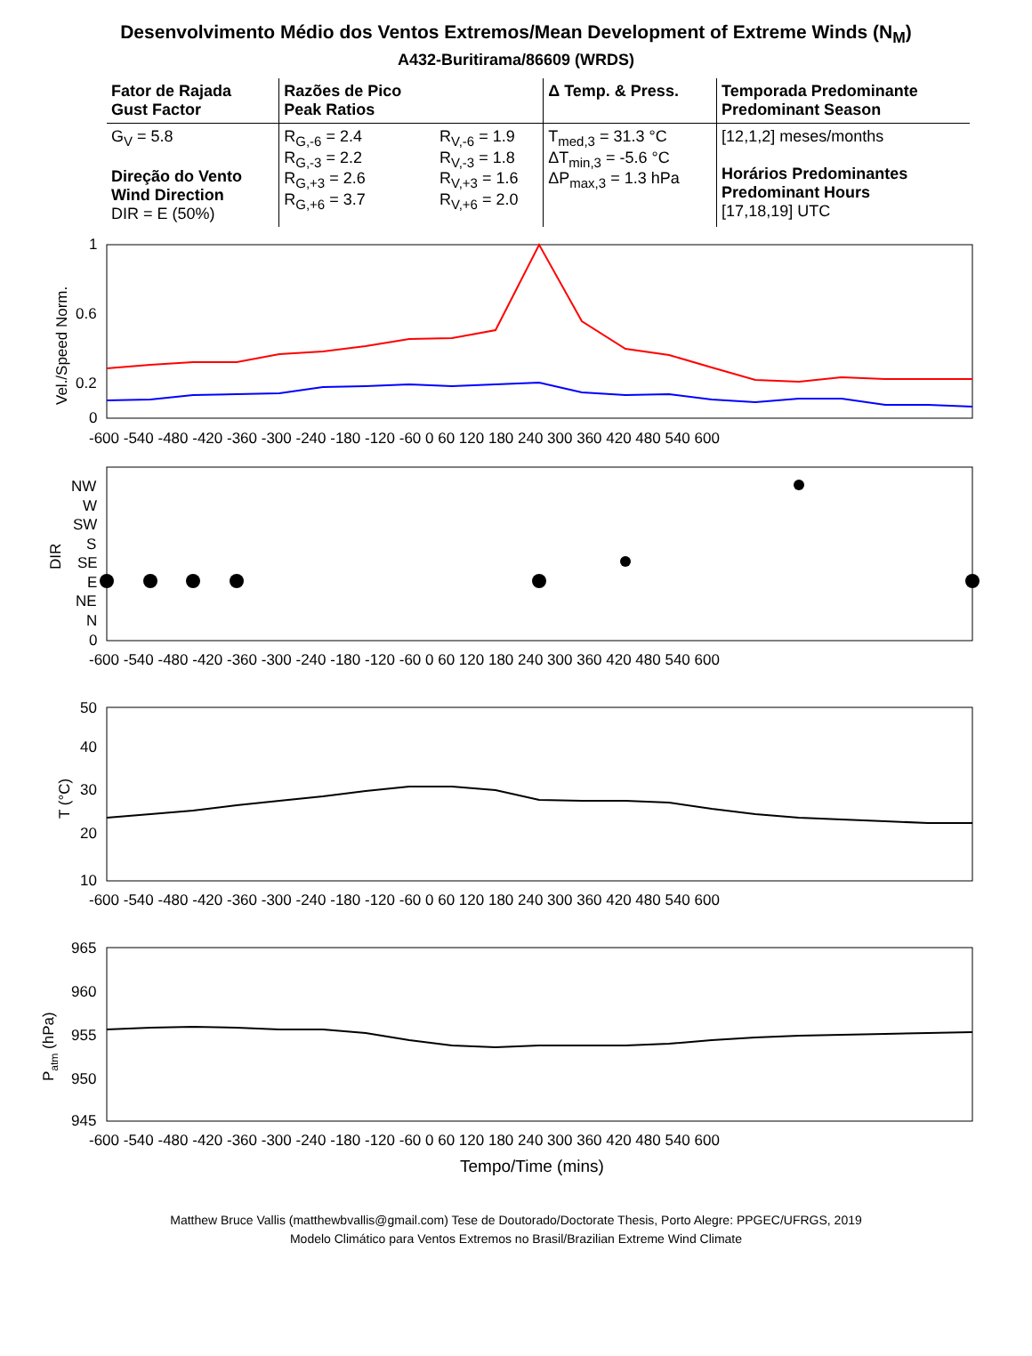Desenvolvimento Médio dos Ventos Extremos/Mean Development of Extreme Winds (N<sub>M</sub>)
A432-Buritirama/86609 (WRDS)
| Fator de Rajada Gust Factor | Razões de Pico Peak Ratios | | Δ Temp. & Press. | Temporada Predominante Predominant Season |
| --- | --- | --- | --- | --- |
| G<sub>V</sub> = 5.8 Direção do Vento Wind Direction DIR = E (50%) | R<sub>G,-6</sub> = 2.4 R<sub>G,-3</sub> = 2.2 R<sub>G,+3</sub> = 2.6 R<sub>G,+6</sub> = 3.7 | R<sub>V,-6</sub> = 1.9 R<sub>V,-3</sub> = 1.8 R<sub>V,+3</sub> = 1.6 R<sub>V,+6</sub> = 2.0 | T<sub>med,3</sub> = 31.3 °C ΔT<sub>min,3</sub> = -5.6 °C ΔP<sub>max,3</sub> = 1.3 hPa | [12,1,2] meses/months Horários Predominantes Predominant Hours [17,18,19] UTC |
Vel./Speed Norm.
1
0.6
0.2
0
-600 -540 -480 -420 -360 -300 -240 -180 -120 -60 0 60 120 180 240 300 360 420 480 540 600
DIR
NW
W
SW
S
SE
E
NE
N
0
-600 -540 -480 -420 -360 -300 -240 -180 -120 -60 0 60 120 180 240 300 360 420 480 540 600
T (°C)
50
40
30
20
10
-600 -540 -480 -420 -360 -300 -240 -180 -120 -60 0 60 120 180 240 300 360 420 480 540 600
Patm (hPa)
965
960
955
950
945
-600 -540 -480 -420 -360 -300 -240 -180 -120 -60 0 60 120 180 240 300 360 420 480 540 600
Tempo/Time (mins)
Matthew Bruce Vallis (matthewbvallis@gmail.com) Tese de Doutorado/Doctorate Thesis, Porto Alegre: PPGEC/UFRGS, 2019
Modelo Climático para Ventos Extremos no Brasil/Brazilian Extreme Wind Climate